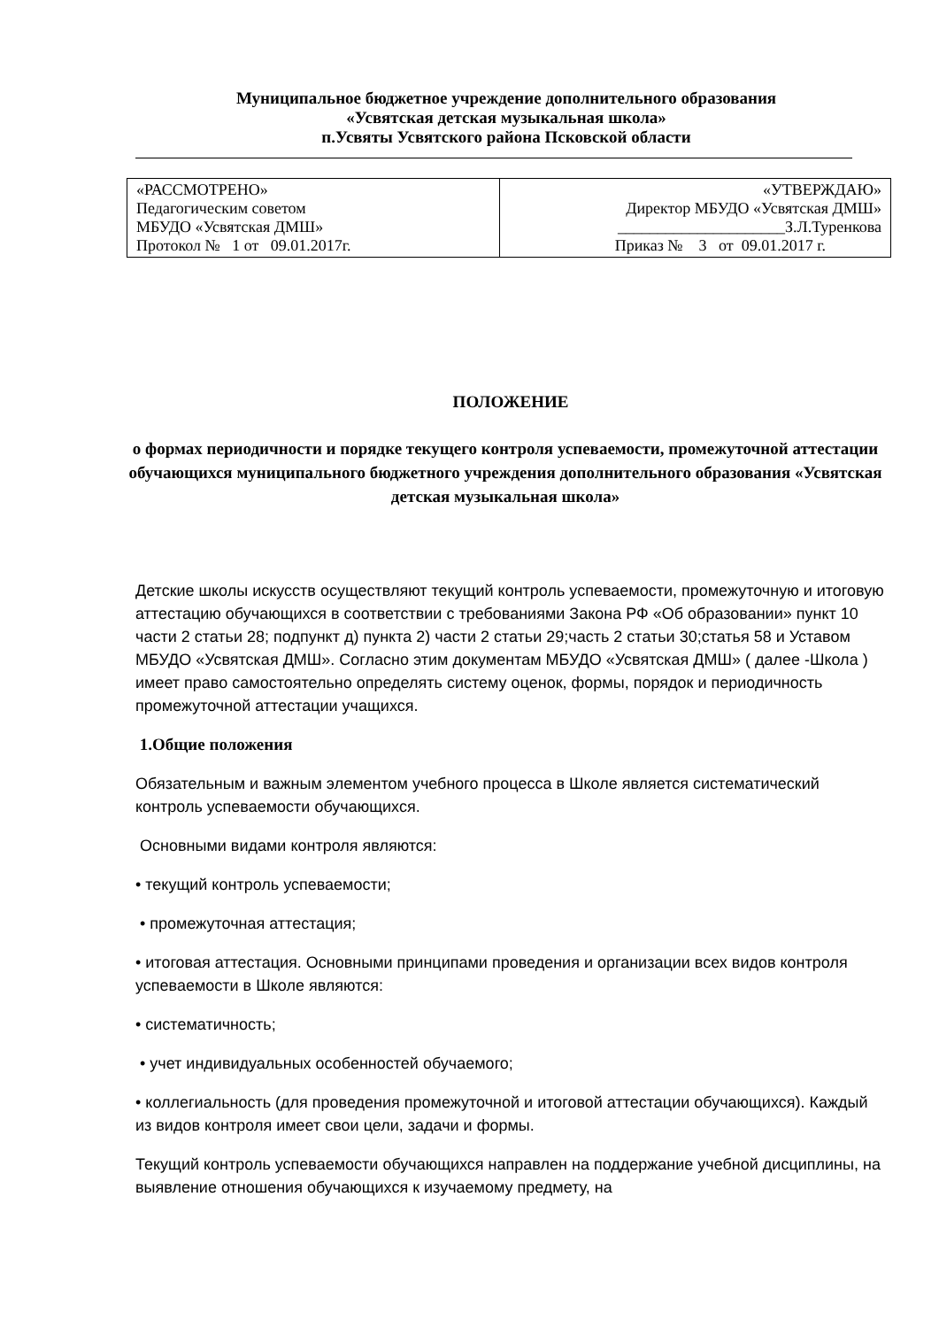Муниципальное бюджетное учреждение дополнительного образования
«Усвятская детская музыкальная школа»
п.Усвяты Усвятского района Псковской области
| «РАССМОТРЕНО» Педагогическим советом МБУДО «Усвятская ДМШ» Протокол № 1 от 09.01.2017г. | «УТВЕРЖДАЮ» Директор МБУДО «Усвятская ДМШ» _____________________З.Л.Туренкова Приказ № 3 от 09.01.2017 г. |
ПОЛОЖЕНИЕ
о формах периодичности и порядке текущего контроля успеваемости, промежуточной аттестации обучающихся муниципального бюджетного учреждения дополнительного образования «Усвятская детская музыкальная школа»
Детские школы искусств осуществляют текущий контроль успеваемости, промежуточную и итоговую аттестацию обучающихся в соответствии с требованиями Закона РФ «Об образовании» пункт 10 части 2 статьи 28; подпункт д) пункта 2) части 2 статьи 29;часть 2 статьи 30;статья 58 и Уставом МБУДО «Усвятская ДМШ». Согласно этим документам МБУДО «Усвятская ДМШ» ( далее -Школа ) имеет право самостоятельно определять систему оценок, формы, порядок и периодичность промежуточной аттестации учащихся.
1.Общие положения
Обязательным и важным элементом учебного процесса в Школе является систематический контроль успеваемости обучающихся.
Основными видами контроля являются:
• текущий контроль успеваемости;
• промежуточная аттестация;
• итоговая аттестация. Основными принципами проведения и организации всех видов контроля успеваемости в Школе являются:
• систематичность;
• учет индивидуальных особенностей обучаемого;
• коллегиальность (для проведения промежуточной и итоговой аттестации обучающихся). Каждый из видов контроля имеет свои цели, задачи и формы.
Текущий контроль успеваемости обучающихся направлен на поддержание учебной дисциплины, на выявление отношения обучающихся к изучаемому предмету, на